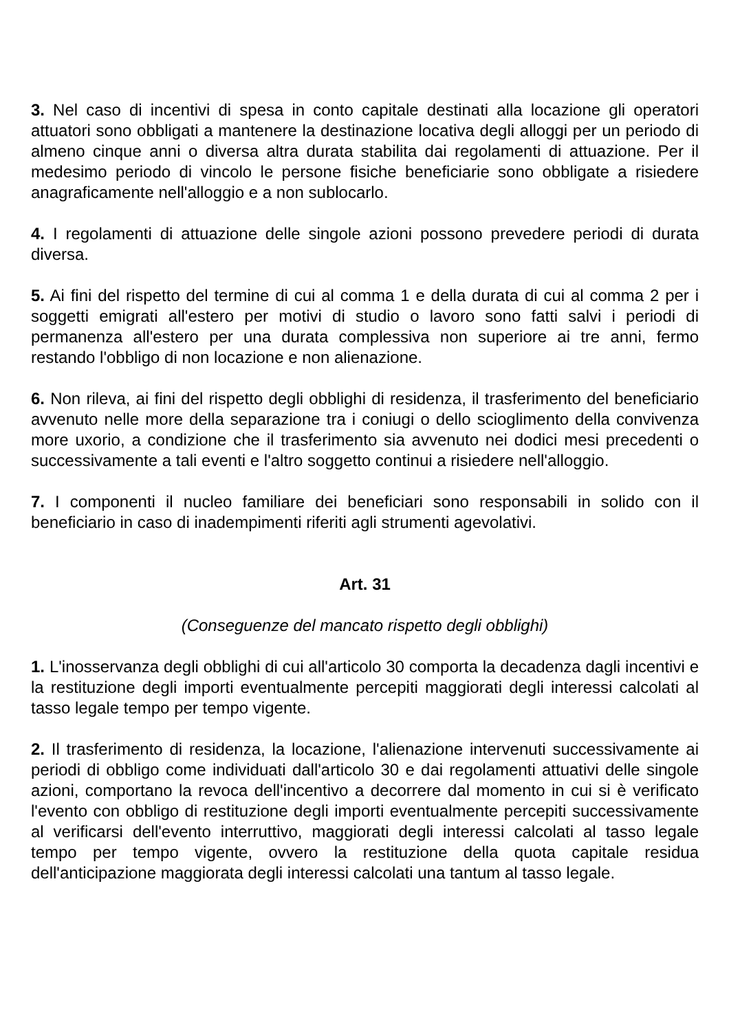3. Nel caso di incentivi di spesa in conto capitale destinati alla locazione gli operatori attuatori sono obbligati a mantenere la destinazione locativa degli alloggi per un periodo di almeno cinque anni o diversa altra durata stabilita dai regolamenti di attuazione. Per il medesimo periodo di vincolo le persone fisiche beneficiarie sono obbligate a risiedere anagraficamente nell'alloggio e a non sublocarlo.
4. I regolamenti di attuazione delle singole azioni possono prevedere periodi di durata diversa.
5. Ai fini del rispetto del termine di cui al comma 1 e della durata di cui al comma 2 per i soggetti emigrati all'estero per motivi di studio o lavoro sono fatti salvi i periodi di permanenza all'estero per una durata complessiva non superiore ai tre anni, fermo restando l'obbligo di non locazione e non alienazione.
6. Non rileva, ai fini del rispetto degli obblighi di residenza, il trasferimento del beneficiario avvenuto nelle more della separazione tra i coniugi o dello scioglimento della convivenza more uxorio, a condizione che il trasferimento sia avvenuto nei dodici mesi precedenti o successivamente a tali eventi e l'altro soggetto continui a risiedere nell'alloggio.
7. I componenti il nucleo familiare dei beneficiari sono responsabili in solido con il beneficiario in caso di inadempimenti riferiti agli strumenti agevolativi.
Art. 31
(Conseguenze del mancato rispetto degli obblighi)
1. L'inosservanza degli obblighi di cui all'articolo 30 comporta la decadenza dagli incentivi e la restituzione degli importi eventualmente percepiti maggiorati degli interessi calcolati al tasso legale tempo per tempo vigente.
2. Il trasferimento di residenza, la locazione, l'alienazione intervenuti successivamente ai periodi di obbligo come individuati dall'articolo 30 e dai regolamenti attuativi delle singole azioni, comportano la revoca dell'incentivo a decorrere dal momento in cui si è verificato l'evento con obbligo di restituzione degli importi eventualmente percepiti successivamente al verificarsi dell'evento interruttivo, maggiorati degli interessi calcolati al tasso legale tempo per tempo vigente, ovvero la restituzione della quota capitale residua dell'anticipazione maggiorata degli interessi calcolati una tantum al tasso legale.